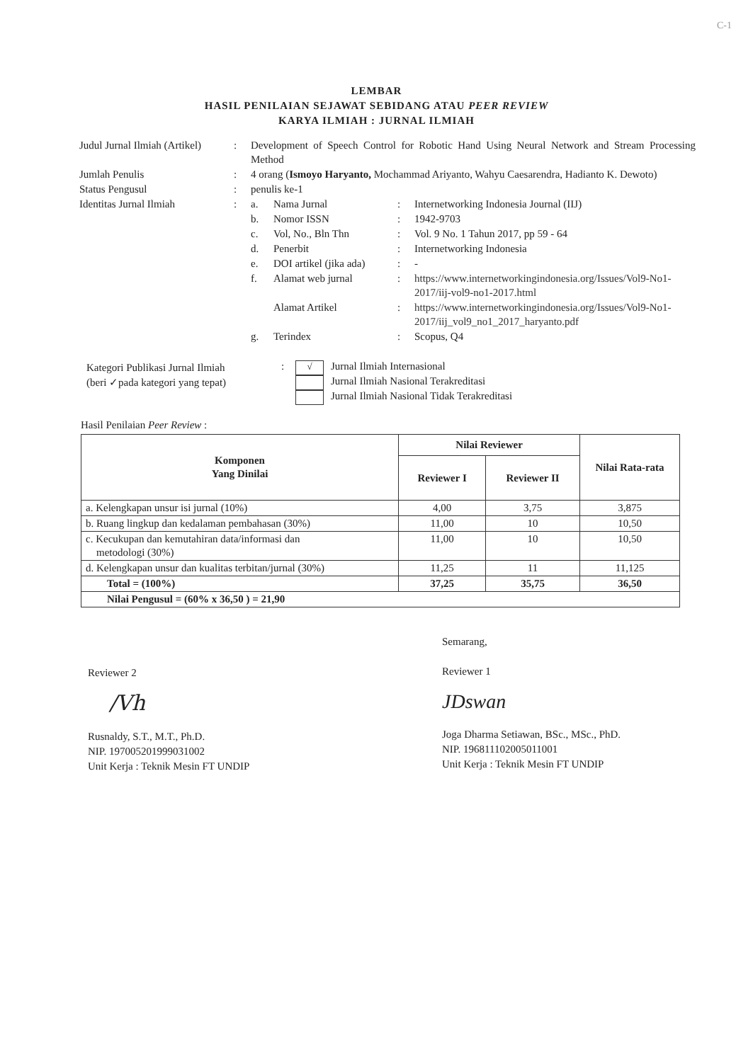C-1
LEMBAR
HASIL PENILAIAN SEJAWAT SEBIDANG ATAU PEER REVIEW
KARYA ILMIAH : JURNAL ILMIAH
| Judul Jurnal Ilmiah (Artikel) | : | Development of Speech Control for Robotic Hand Using Neural Network and Stream Processing Method |
| Jumlah Penulis | : | 4 orang ( Ismoyo Haryanto, Mochammad Ariyanto, Wahyu Caesarendra, Hadianto K. Dewoto) |
| Status Pengusul | : | penulis ke-1 |
| Identitas Jurnal Ilmiah | : | / a. / Nama Jurnal / : / Internetworking Indonesia Journal (IIJ) / / b. / Nomor ISSN / : / 1942-9703 / / c. / Vol, No., Bln Thn / : / Vol. 9 No. 1 Tahun 2017, pp 59 - 64 / / d. / Penerbit / : / Internetworking Indonesia / / e. / DOI artikel (jika ada) / : / - / / f. / Alamat web jurnal / : / https://www.internetworkingindonesia.org/Issues/Vol9-No1-2017/iij-vol9-no1-2017.html / / / Alamat Artikel / : / https://www.internetworkingindonesia.org/Issues/Vol9-No1-2017/iij_vol9_no1_2017_haryanto.pdf / / g. / Terindex / : / Scopus, Q4 / |
Kategori Publikasi Jurnal Ilmiah
(beri ✓pada kategori yang tepat)
:
√
Jurnal Ilmiah Internasional
Jurnal Ilmiah Nasional Terakreditasi
Jurnal Ilmiah Nasional Tidak Terakreditasi
Hasil Penilaian Peer Review :
| Komponen Yang Dinilai | Nilai Reviewer | | Nilai Rata-rata |
| --- | --- | --- | --- |
| | Reviewer I | Reviewer II | |
| a. Kelengkapan unsur isi jurnal (10%) | 4,00 | 3,75 | 3,875 |
| b. Ruang lingkup dan kedalaman pembahasan (30%) | 11,00 | 10 | 10,50 |
| c. Kecukupan dan kemutahiran data/informasi dan metodologi (30%) | 11,00 | 10 | 10,50 |
| d. Kelengkapan unsur dan kualitas terbitan/jurnal (30%) | 11,25 | 11 | 11,125 |
| Total = (100%) | 37,25 | 35,75 | 36,50 |
| Nilai Pengusul = (60% x 36,50 ) = 21,90 | | | |
Reviewer 2
/Vh
Rusnaldy, S.T., M.T., Ph.D.
NIP. 197005201999031002
Unit Kerja : Teknik Mesin FT UNDIP
Semarang,
Reviewer 1
JDswan
Joga Dharma Setiawan, BSc., MSc., PhD.
NIP. 196811102005011001
Unit Kerja : Teknik Mesin FT UNDIP